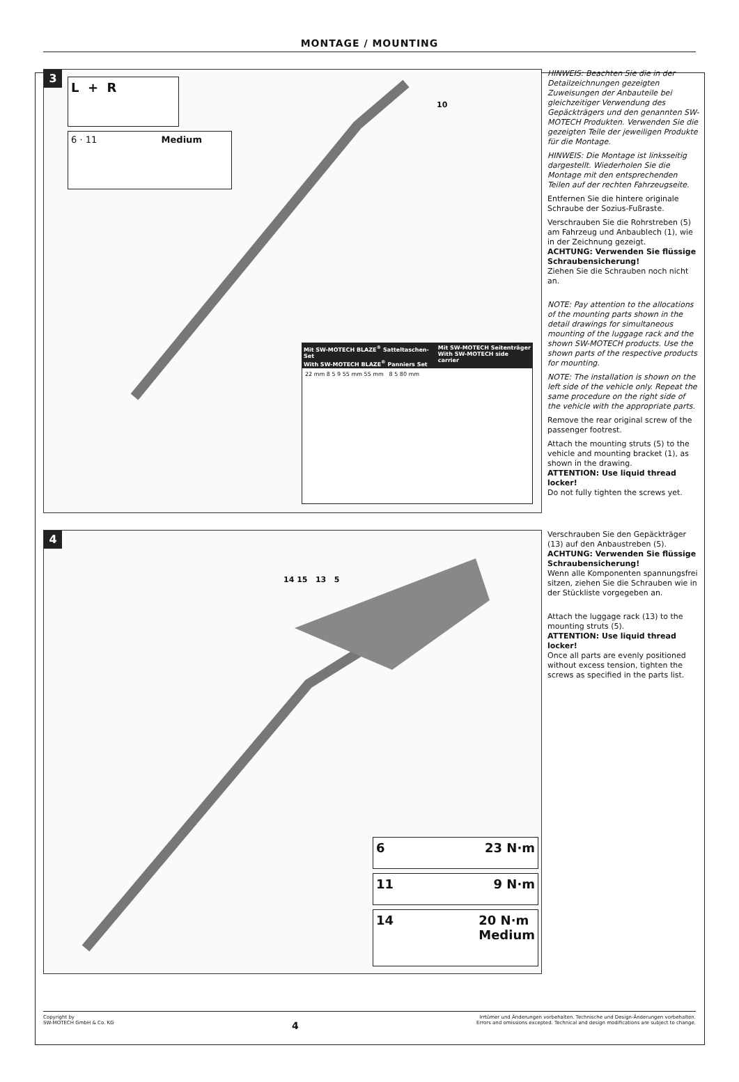MONTAGE / MOUNTING
3
L + R
6 · 11 Medium
Mit SW-MOTECH BLAZE<sup>®</sup> Satteltaschen-Set
With SW-MOTECH BLAZE<sup>®</sup> Panniers Set
Mit SW-MOTECH Seitenträger
With SW-MOTECH side carrier
22 mm 8 5 9 55 mm 55 mm 8 5 80 mm
10
HINWEIS: Beachten Sie die in der Detailzeichnungen gezeigten Zuweisungen der Anbauteile bei gleichzeitiger Verwendung des Gepäckträgers und den genannten SW-MOTECH Produkten. Verwenden Sie die gezeigten Teile der jeweiligen Produkte für die Montage.
HINWEIS: Die Montage ist linksseitig dargestellt. Wiederholen Sie die Montage mit den entsprechenden Teilen auf der rechten Fahrzeugseite.
Entfernen Sie die hintere originale Schraube der Sozius-Fußraste.
Verschrauben Sie die Rohrstreben (5) am Fahrzeug und Anbaublech (1), wie in der Zeichnung gezeigt.
ACHTUNG: Verwenden Sie flüssige Schraubensicherung!
Ziehen Sie die Schrauben noch nicht an.
NOTE: Pay attention to the allocations of the mounting parts shown in the detail drawings for simultaneous mounting of the luggage rack and the shown SW-MOTECH products. Use the shown parts of the respective products for mounting.
NOTE: The installation is shown on the left side of the vehicle only. Repeat the same procedure on the right side of the vehicle with the appropriate parts.
Remove the rear original screw of the passenger footrest.
Attach the mounting struts (5) to the vehicle and mounting bracket (1), as shown in the drawing.
ATTENTION: Use liquid thread locker!
Do not fully tighten the screws yet.
4
14 15 13 5
6 23 N·m
11 9 N·m
14 20 N·m
Medium
Verschrauben Sie den Gepäckträger (13) auf den Anbaustreben (5).
ACHTUNG: Verwenden Sie flüssige Schraubensicherung!
Wenn alle Komponenten spannungsfrei sitzen, ziehen Sie die Schrauben wie in der Stückliste vorgegeben an.
Attach the luggage rack (13) to the mounting struts (5).
ATTENTION: Use liquid thread locker!
Once all parts are evenly positioned without excess tension, tighten the screws as specified in the parts list.
Copyright by
SW-MOTECH GmbH & Co. KG
4
Irrtümer und Änderungen vorbehalten. Technische und Design-Änderungen vorbehalten.
Errors and omissions excepted. Technical and design modifications are subject to change.